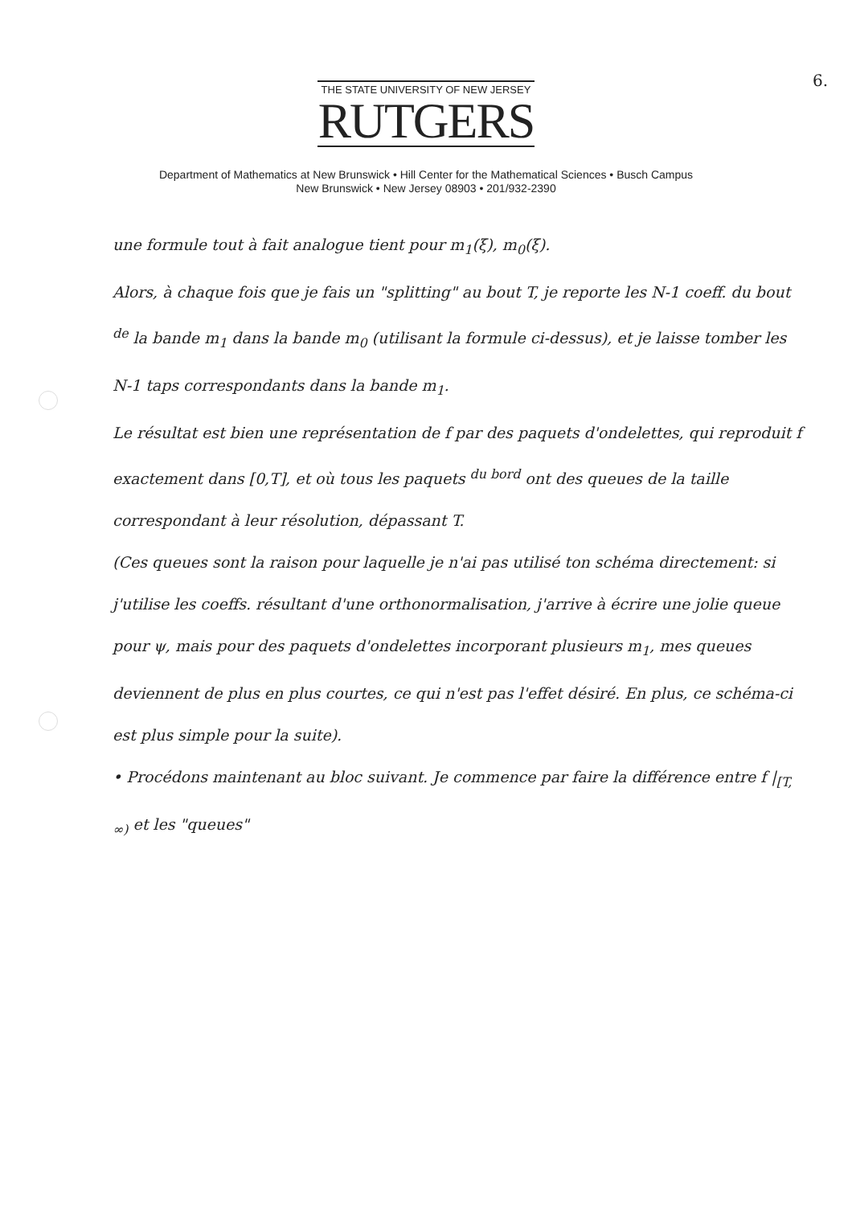6.
THE STATE UNIVERSITY OF NEW JERSEY
RUTGERS
Department of Mathematics at New Brunswick • Hill Center for the Mathematical Sciences • Busch Campus
New Brunswick • New Jersey 08903 • 201/932-2390
une formule tout à fait analogue tient pour m<sub>1</sub>(ξ), m<sub>0</sub>(ξ).
Alors, à chaque fois que je fais un "splitting" au bout T, je reporte les N-1 coeff. du bout <sup>de</sup> la bande m<sub>1</sub> dans la bande m<sub>0</sub> (utilisant la formule ci-dessus), et je laisse tomber les N-1 taps correspondants dans la bande m<sub>1</sub>.
Le résultat est bien une représentation de f par des paquets d'ondelettes, qui reproduit f exactement dans [0,T], et où tous les paquets <sup>du bord</sup> ont des queues de la taille correspondant à leur résolution, dépassant T.
(Ces queues sont la raison pour laquelle je n'ai pas utilisé ton schéma directement: si j'utilise les coeffs. résultant d'une orthonormalisation, j'arrive à écrire une jolie queue pour ψ, mais pour des paquets d'ondelettes incorporant plusieurs m<sub>1</sub>, mes queues deviennent de plus en plus courtes, ce qui n'est pas l'effet désiré. En plus, ce schéma-ci est plus simple pour la suite).
• Procédons maintenant au bloc suivant. Je commence par faire la différence entre f |<sub>[T, ∞)</sub> et les "queues"